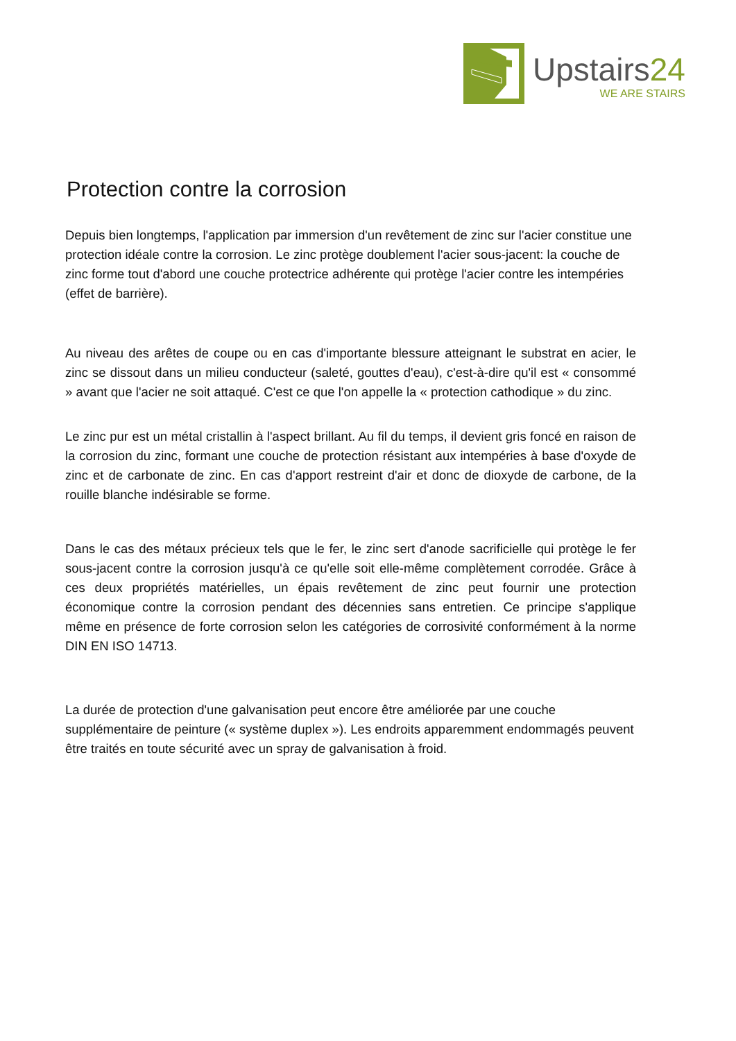Upstairs24
WE ARE STAIRS
Protection contre la corrosion
Depuis bien longtemps, l'application par immersion d'un revêtement de zinc sur l'acier constitue une protection idéale contre la corrosion. Le zinc protège doublement l'acier sous-jacent: la couche de zinc forme tout d'abord une couche protectrice adhérente qui protège l'acier contre les intempéries (effet de barrière).
Au niveau des arêtes de coupe ou en cas d'importante blessure atteignant le substrat en acier, le zinc se dissout dans un milieu conducteur (saleté, gouttes d'eau), c'est-à-dire qu'il est « consommé » avant que l'acier ne soit attaqué. C'est ce que l'on appelle la « protection cathodique » du zinc.
Le zinc pur est un métal cristallin à l'aspect brillant. Au fil du temps, il devient gris foncé en raison de la corrosion du zinc, formant une couche de protection résistant aux intempéries à base d'oxyde de zinc et de carbonate de zinc. En cas d'apport restreint d'air et donc de dioxyde de carbone, de la rouille blanche indésirable se forme.
Dans le cas des métaux précieux tels que le fer, le zinc sert d'anode sacrificielle qui protège le fer sous-jacent contre la corrosion jusqu'à ce qu'elle soit elle-même complètement corrodée. Grâce à ces deux propriétés matérielles, un épais revêtement de zinc peut fournir une protection économique contre la corrosion pendant des décennies sans entretien. Ce principe s'applique même en présence de forte corrosion selon les catégories de corrosivité conformément à la norme DIN EN ISO 14713.
La durée de protection d'une galvanisation peut encore être améliorée par une couche supplémentaire de peinture (« système duplex »). Les endroits apparemment endommagés peuvent être traités en toute sécurité avec un spray de galvanisation à froid.